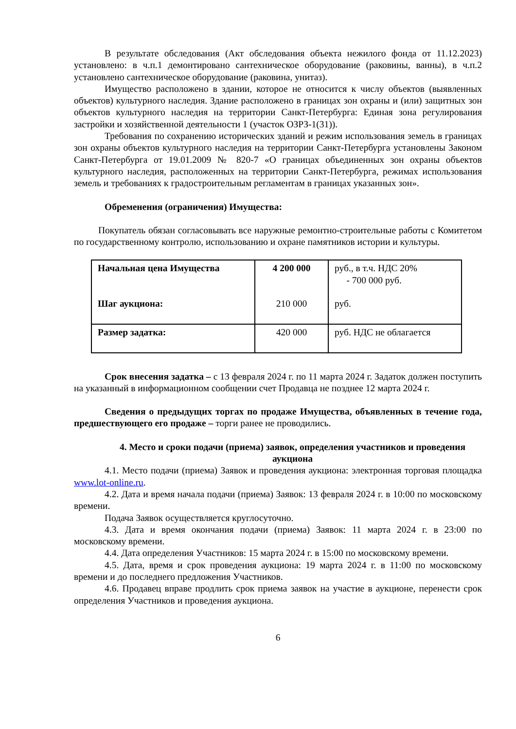В результате обследования (Акт обследования объекта нежилого фонда от 11.12.2023) установлено: в ч.п.1 демонтировано сантехническое оборудование (раковины, ванны), в ч.п.2 установлено сантехническое оборудование (раковина, унитаз).
Имущество расположено в здании, которое не относится к числу объектов (выявленных объектов) культурного наследия. Здание расположено в границах зон охраны и (или) защитных зон объектов культурного наследия на территории Санкт-Петербурга: Единая зона регулирования застройки и хозяйственной деятельности 1 (участок ОЗРЗ-1(31)).
Требования по сохранению исторических зданий и режим использования земель в границах зон охраны объектов культурного наследия на территории Санкт-Петербурга установлены Законом Санкт-Петербурга от 19.01.2009 № 820-7 «О границах объединенных зон охраны объектов культурного наследия, расположенных на территории Санкт-Петербурга, режимах использования земель и требованиях к градостроительным регламентам в границах указанных зон».
Обременения (ограничения) Имущества:
Покупатель обязан согласовывать все наружные ремонтно-строительные работы с Комитетом по государственному контролю, использованию и охране памятников истории и культуры.
| Начальная цена Имущества Шаг аукциона: | 4 200 000 210 000 | руб., в т.ч. НДС 20% - 700 000 руб. руб. |
| Размер задатка: | 420 000 | руб. НДС не облагается |
Срок внесения задатка – с 13 февраля 2024 г. по 11 марта 2024 г. Задаток должен поступить на указанный в информационном сообщении счет Продавца не позднее 12 марта 2024 г.
Сведения о предыдущих торгах по продаже Имущества, объявленных в течение года, предшествующего его продаже – торги ранее не проводились.
4. Место и сроки подачи (приема) заявок, определения участников и проведения аукциона
4.1. Место подачи (приема) Заявок и проведения аукциона: электронная торговая площадка www.lot-online.ru.
4.2. Дата и время начала подачи (приема) Заявок: 13 февраля 2024 г. в 10:00 по московскому времени.
Подача Заявок осуществляется круглосуточно.
4.3. Дата и время окончания подачи (приема) Заявок: 11 марта 2024 г. в 23:00 по московскому времени.
4.4. Дата определения Участников: 15 марта 2024 г. в 15:00 по московскому времени.
4.5. Дата, время и срок проведения аукциона: 19 марта 2024 г. в 11:00 по московскому времени и до последнего предложения Участников.
4.6. Продавец вправе продлить срок приема заявок на участие в аукционе, перенести срок определения Участников и проведения аукциона.
6